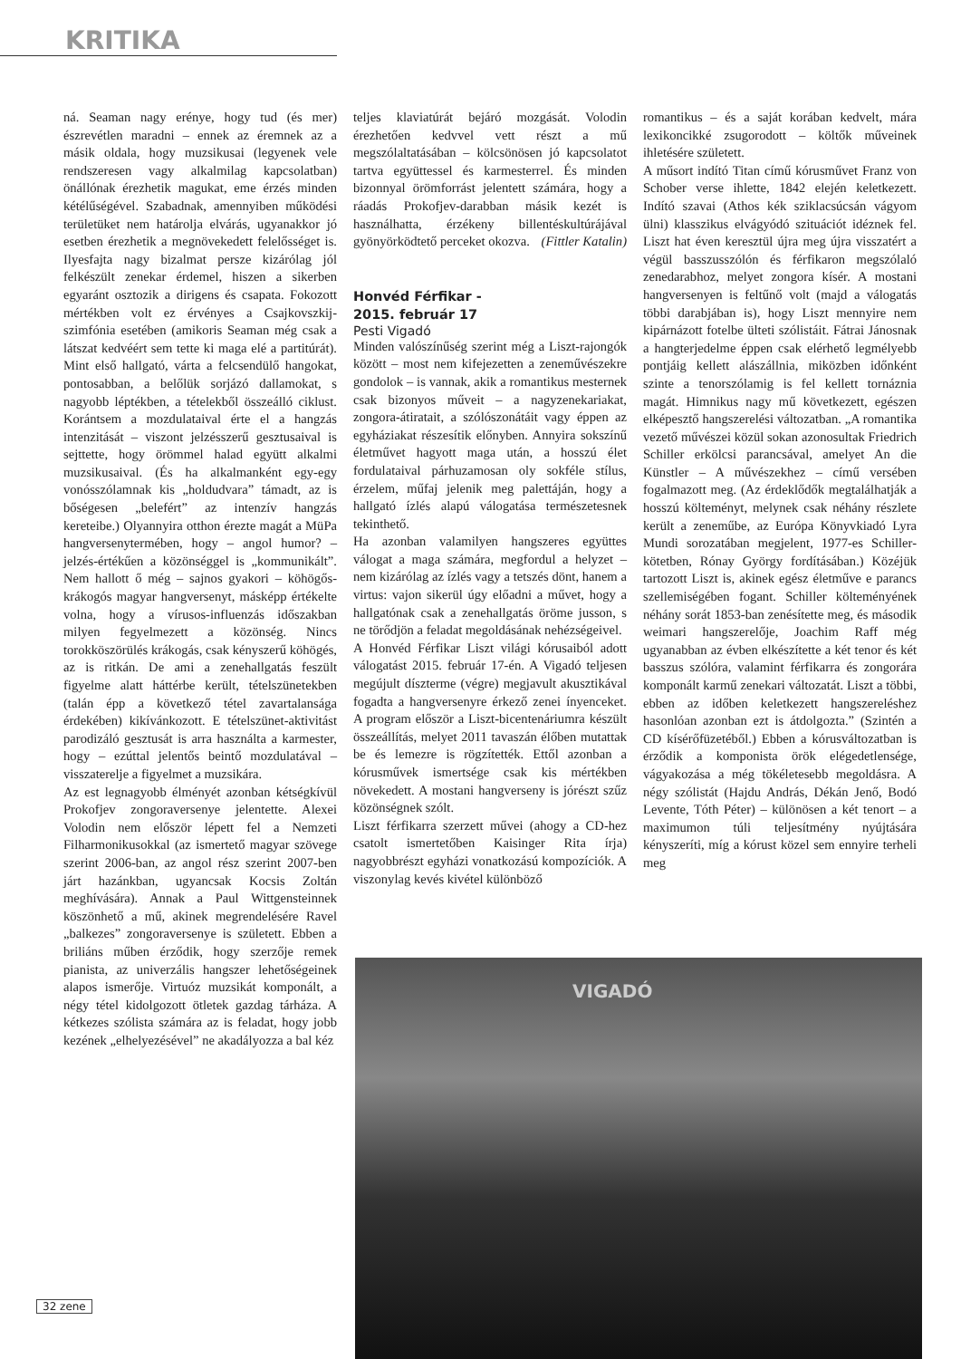KRITIKA
ná. Seaman nagy erénye, hogy tud (és mer) észrevétlen maradni – ennek az éremnek az a másik oldala, hogy muzsikusai (legyenek vele rendszeresen vagy alkalmilag kapcsolatban) önállónak érezhetik magukat, eme érzés minden kétélűségével. Szabadnak, amennyiben működési területüket nem határolja elvárás, ugyanakkor jó esetben érezhetik a megnövekedett felelősséget is. Ilyesfajta nagy bizalmat persze kizárólag jól felkészült zenekar érdemel, hiszen a sikerben egyaránt osztozik a dirigens és csapata. Fokozott mértékben volt ez érvényes a Csajkovszkij-szimfónia esetében (amikoris Seaman még csak a látszat kedvéért sem tette ki maga elé a partitúrát). Mint első hallgató, várta a felcsendülő hangokat, pontosabban, a belőlük sorjázó dallamokat, s nagyobb léptékben, a tételekből összeálló ciklust. Korántsem a mozdulataival érte el a hangzás intenzitását – viszont jelzésszerű gesztusaival is sejttette, hogy örömmel halad együtt alkalmi muzsikusaival. (És ha alkalmanként egy-egy vonósszólamnak kis „holdudvara” támadt, az is bőségesen „belefért” az intenzív hangzás kereteibe.) Olyannyira otthon érezte magát a MüPa hangversenytermében, hogy – angol humor? – jelzés-értékűen a közönséggel is „kommunikált”. Nem hallott ő még – sajnos gyakori – köhögős-krákogós magyar hangversenyt, másképp értékelte volna, hogy a vírusos-influenzás időszakban milyen fegyelmezett a közönség. Nincs torokköszörülés krákogás, csak kényszerű köhögés, az is ritkán. De ami a zenehallgatás feszült figyelme alatt háttérbe került, tételszünetekben (talán épp a következő tétel zavartalansága érdekében) kikívánkozott. E tételszünet-aktivitást parodizáló gesztusát is arra használta a karmester, hogy – ezúttal jelentős beintő mozdulatával – visszaterelje a figyelmet a muzsikára.
Az est legnagyobb élményét azonban kétségkívül Prokofjev zongoraversenye jelentette. Alexei Volodin nem először lépett fel a Nemzeti Filharmonikusokkal (az ismertető magyar szövege szerint 2006-ban, az angol rész szerint 2007-ben járt hazánkban, ugyancsak Kocsis Zoltán meghívására). Annak a Paul Wittgensteinnek köszönhető a mű, akinek megrendelésére Ravel „balkezes” zongoraversenye is született. Ebben a briliáns műben érződik, hogy szerzője remek pianista, az univerzális hangszer lehetőségeinek alapos ismerője. Virtuóz muzsikát komponált, a négy tétel kidolgozott ötletek gazdag tárháza. A kétkezes szólista számára az is feladat, hogy jobb kezének „elhelyezésével” ne akadályozza a bal kéz
teljes klaviatúrát bejáró mozgását. Volodin érezhetően kedvvel vett részt a mű megszólaltatásában – kölcsönösen jó kapcsolatot tartva együttessel és karmesterrel. És minden bizonnyal örömforrást jelentett számára, hogy a ráadás Prokofjev-darabban másik kezét is használhatta, érzékeny billentéskultúrájával gyönyörködtető perceket okozva. (Fittler Katalin)
Honvéd Férfikar -
2015. február 17
Pesti Vigadó
Minden valószínűség szerint még a Liszt-rajongók között – most nem kifejezetten a zeneművészekre gondolok – is vannak, akik a romantikus mesternek csak bizonyos műveit – a nagyzenekariakat, zongora-átiratait, a szólószonátáit vagy éppen az egyháziakat részesítik előnyben. Annyira sokszínű életművet hagyott maga után, a hosszú élet fordulataival párhuzamosan oly sokféle stílus, érzelem, műfaj jelenik meg palettáján, hogy a hallgató ízlés alapú válogatása természetesnek tekinthető.
Ha azonban valamilyen hangszeres együttes válogat a maga számára, megfordul a helyzet – nem kizárólag az ízlés vagy a tetszés dönt, hanem a virtus: vajon sikerül úgy előadni a művet, hogy a hallgatónak csak a zenehallgatás öröme jusson, s ne törődjön a feladat megoldásának nehézségeivel.
A Honvéd Férfikar Liszt világi kórusaiból adott válogatást 2015. február 17-én. A Vigadó teljesen megújult díszterme (végre) megjavult akusztikával fogadta a hangversenyre érkező zenei ínyenceket. A program először a Liszt-bicentenáriumra készült összeállítás, melyet 2011 tavaszán élőben mutattak be és lemezre is rögzítették. Ettől azonban a kórusművek ismertsége csak kis mértékben növekedett. A mostani hangverseny is jórészt szűz közönségnek szólt.
Liszt férfikarra szerzett művei (ahogy a CD-hez csatolt ismertetőben Kaisinger Rita írja) nagyobbrészt egyházi vonatkozású kompozíciók. A viszonylag kevés kivétel különböző
romantikus – és a saját korában kedvelt, mára lexikoncikké zsugorodott – költők műveinek ihletésére született.
A műsort indító Titan című kórusművet Franz von Schober verse ihlette, 1842 elején keletkezett. Indító szavai (Athos kék sziklacsúcsán vágyom ülni) klasszikus elvágyódó szituációt idéznek fel. Liszt hat éven keresztül újra meg újra visszatért a végül basszusszólón és férfikaron megszólaló zenedarabhoz, melyet zongora kísér. A mostani hangversenyen is feltűnő volt (majd a válogatás többi darabjában is), hogy Liszt mennyire nem kipárnázott fotelbe ülteti szólistáit. Fátrai Jánosnak a hangterjedelme éppen csak elérhető legmélyebb pontjáig kellett alászállnia, miközben időnként szinte a tenorszólamig is fel kellett tornáznia magát. Himnikus nagy mű következett, egészen elképesztő hangszerelési változatban. „A romantika vezető művészei közül sokan azonosultak Friedrich Schiller erkölcsi parancsával, amelyet An die Künstler – A művészekhez – című versében fogalmazott meg. (Az érdeklődők megtalálhatják a hosszú költeményt, melynek csak néhány részlete került a zeneműbe, az Európa Könyvkiadó Lyra Mundi sorozatában megjelent, 1977-es Schiller-kötetben, Rónay György fordításában.) Közéjük tartozott Liszt is, akinek egész életműve e parancs szellemiségében fogant. Schiller költeményének néhány sorát 1853-ban zenésítette meg, és második weimari hangszerelője, Joachim Raff még ugyanabban az évben elkészítette a két tenor és két basszus szólóra, valamint férfikarra és zongorára komponált karmű zenekari változatát. Liszt a többi, ebben az időben keletkezett hangszereléshez hasonlóan azonban ezt is átdolgozta.” (Szintén a CD kísérőfüzetéből.) Ebben a kórusváltozatban is érződik a komponista örök elégedetlensége, vágyakozása a még tökéletesebb megoldásra. A négy szólistát (Hajdu András, Dékán Jenő, Bodó Levente, Tóth Péter) – különösen a két tenort – a maximumon túli teljesítmény nyújtására kényszeríti, míg a kórust közel sem ennyire terheli meg
VIGADÓ
32 zene